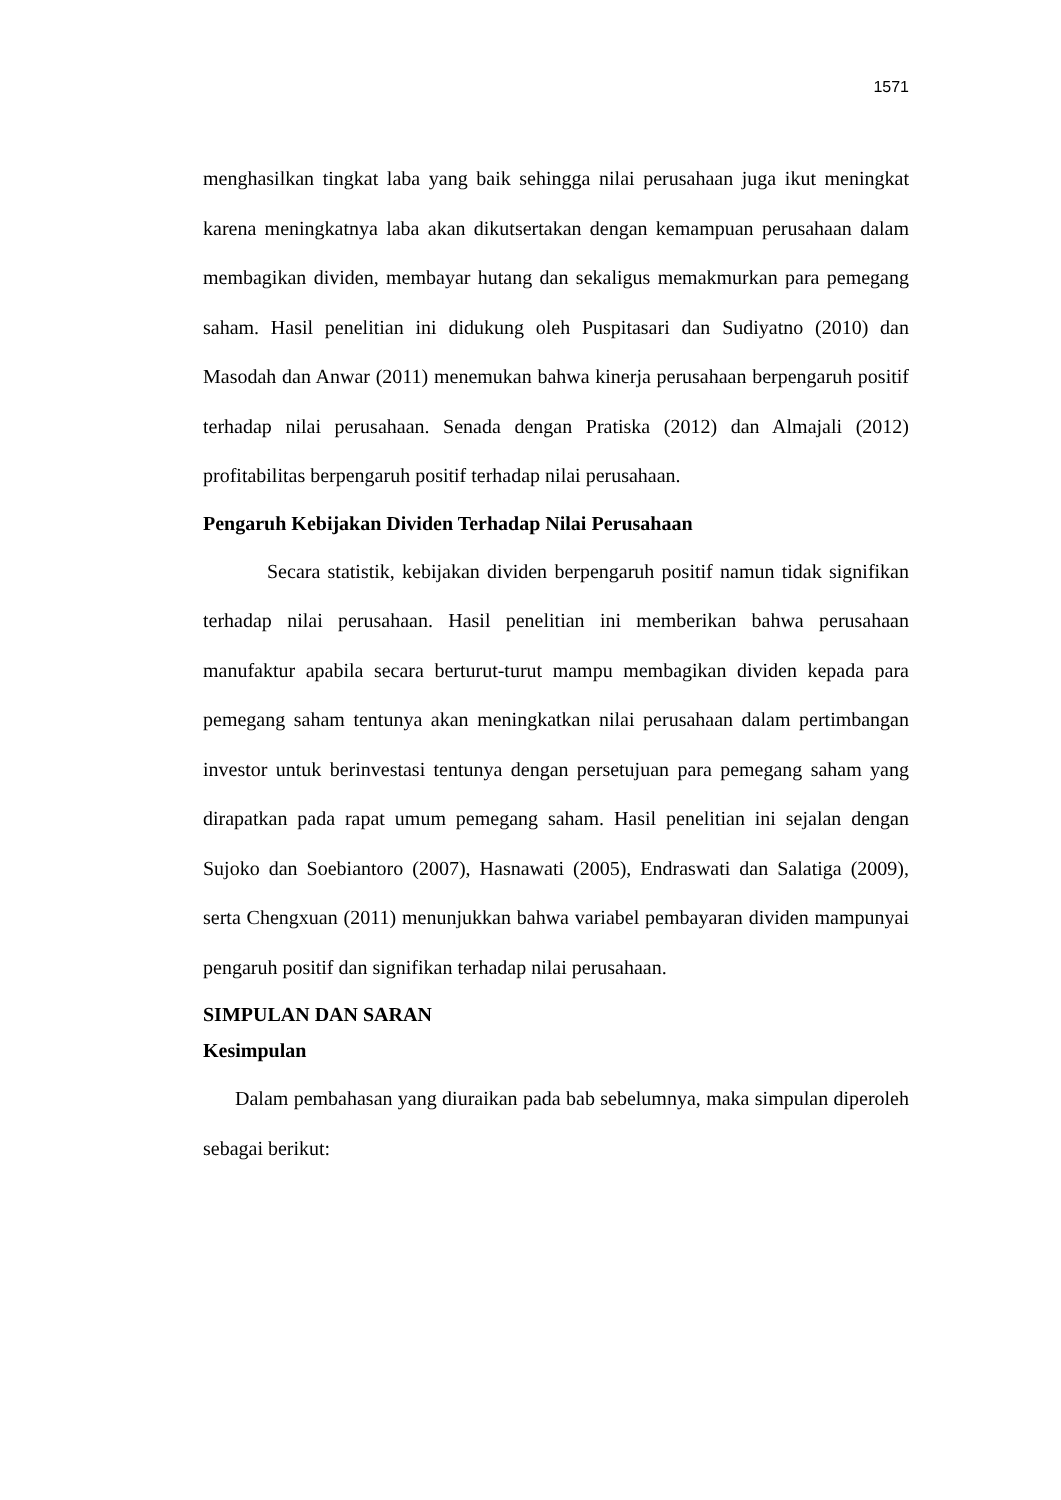1571
menghasilkan tingkat laba yang baik sehingga nilai perusahaan juga ikut meningkat karena meningkatnya laba akan dikutsertakan dengan kemampuan perusahaan dalam membagikan dividen, membayar hutang dan sekaligus memakmurkan para pemegang saham. Hasil penelitian ini didukung oleh Puspitasari dan Sudiyatno (2010) dan Masodah dan Anwar (2011) menemukan bahwa kinerja perusahaan berpengaruh positif terhadap nilai perusahaan. Senada dengan Pratiska (2012) dan Almajali (2012) profitabilitas berpengaruh positif terhadap nilai perusahaan.
Pengaruh Kebijakan Dividen Terhadap Nilai Perusahaan
Secara statistik, kebijakan dividen berpengaruh positif namun tidak signifikan terhadap nilai perusahaan. Hasil penelitian ini memberikan bahwa perusahaan manufaktur apabila secara berturut-turut mampu membagikan dividen kepada para pemegang saham tentunya akan meningkatkan nilai perusahaan dalam pertimbangan investor untuk berinvestasi tentunya dengan persetujuan para pemegang saham yang dirapatkan pada rapat umum pemegang saham. Hasil penelitian ini sejalan dengan Sujoko dan Soebiantoro (2007), Hasnawati (2005), Endraswati dan Salatiga (2009), serta Chengxuan (2011) menunjukkan bahwa variabel pembayaran dividen mampunyai pengaruh positif dan signifikan terhadap nilai perusahaan.
SIMPULAN DAN SARAN
Kesimpulan
Dalam pembahasan yang diuraikan pada bab sebelumnya, maka simpulan diperoleh sebagai berikut: